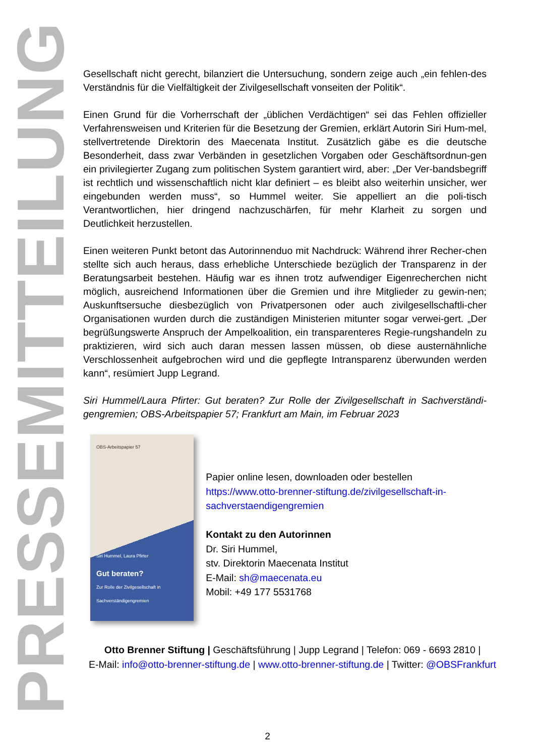PRESSEMITTEILUNG
Gesellschaft nicht gerecht, bilanziert die Untersuchung, sondern zeige auch „ein fehlen-des Verständnis für die Vielfältigkeit der Zivilgesellschaft vonseiten der Politik“.
Einen Grund für die Vorherrschaft der „üblichen Verdächtigen“ sei das Fehlen offizieller Verfahrensweisen und Kriterien für die Besetzung der Gremien, erklärt Autorin Siri Hum-mel, stellvertretende Direktorin des Maecenata Institut. Zusätzlich gäbe es die deutsche Besonderheit, dass zwar Verbänden in gesetzlichen Vorgaben oder Geschäftsordnun-gen ein privilegierter Zugang zum politischen System garantiert wird, aber: „Der Ver-bandsbegriff ist rechtlich und wissenschaftlich nicht klar definiert – es bleibt also weiterhin unsicher, wer eingebunden werden muss“, so Hummel weiter. Sie appelliert an die poli-tisch Verantwortlichen, hier dringend nachzuschärfen, für mehr Klarheit zu sorgen und Deutlichkeit herzustellen.
Einen weiteren Punkt betont das Autorinnenduo mit Nachdruck: Während ihrer Recher-chen stellte sich auch heraus, dass erhebliche Unterschiede bezüglich der Transparenz in der Beratungsarbeit bestehen. Häufig war es ihnen trotz aufwendiger Eigenrecherchen nicht möglich, ausreichend Informationen über die Gremien und ihre Mitglieder zu gewin-nen; Auskunftsersuche diesbezüglich von Privatpersonen oder auch zivilgesellschaftli-cher Organisationen wurden durch die zuständigen Ministerien mitunter sogar verwei-gert. „Der begrüßungswerte Anspruch der Ampelkoalition, ein transparenteres Regie-rungshandeln zu praktizieren, wird sich auch daran messen lassen müssen, ob diese austernähnliche Verschlossenheit aufgebrochen wird und die gepflegte Intransparenz überwunden werden kann“, resümiert Jupp Legrand.
Siri Hummel/Laura Pfirter: Gut beraten? Zur Rolle der Zivilgesellschaft in Sachverständi-gengremien; OBS-Arbeitspapier 57; Frankfurt am Main, im Februar 2023
OBS-Arbeitspapier 57
Siri Hummel, Laura Pfirter
Gut beraten?
Zur Rolle der Zivilgesellschaft in
Sachverständigengremien
Papier online lesen, downloaden oder bestellen
https://www.otto-brenner-stiftung.de/zivilgesellschaft-in-sachverstaendigengremien
Kontakt zu den Autorinnen
Dr. Siri Hummel,
stv. Direktorin Maecenata Institut
E-Mail: sh@maecenata.eu
Mobil: +49 177 5531768
Otto Brenner Stiftung | Geschäftsführung | Jupp Legrand | Telefon: 069 - 6693 2810 |
E-Mail: info@otto-brenner-stiftung.de | www.otto-brenner-stiftung.de | Twitter: @OBSFrankfurt
2